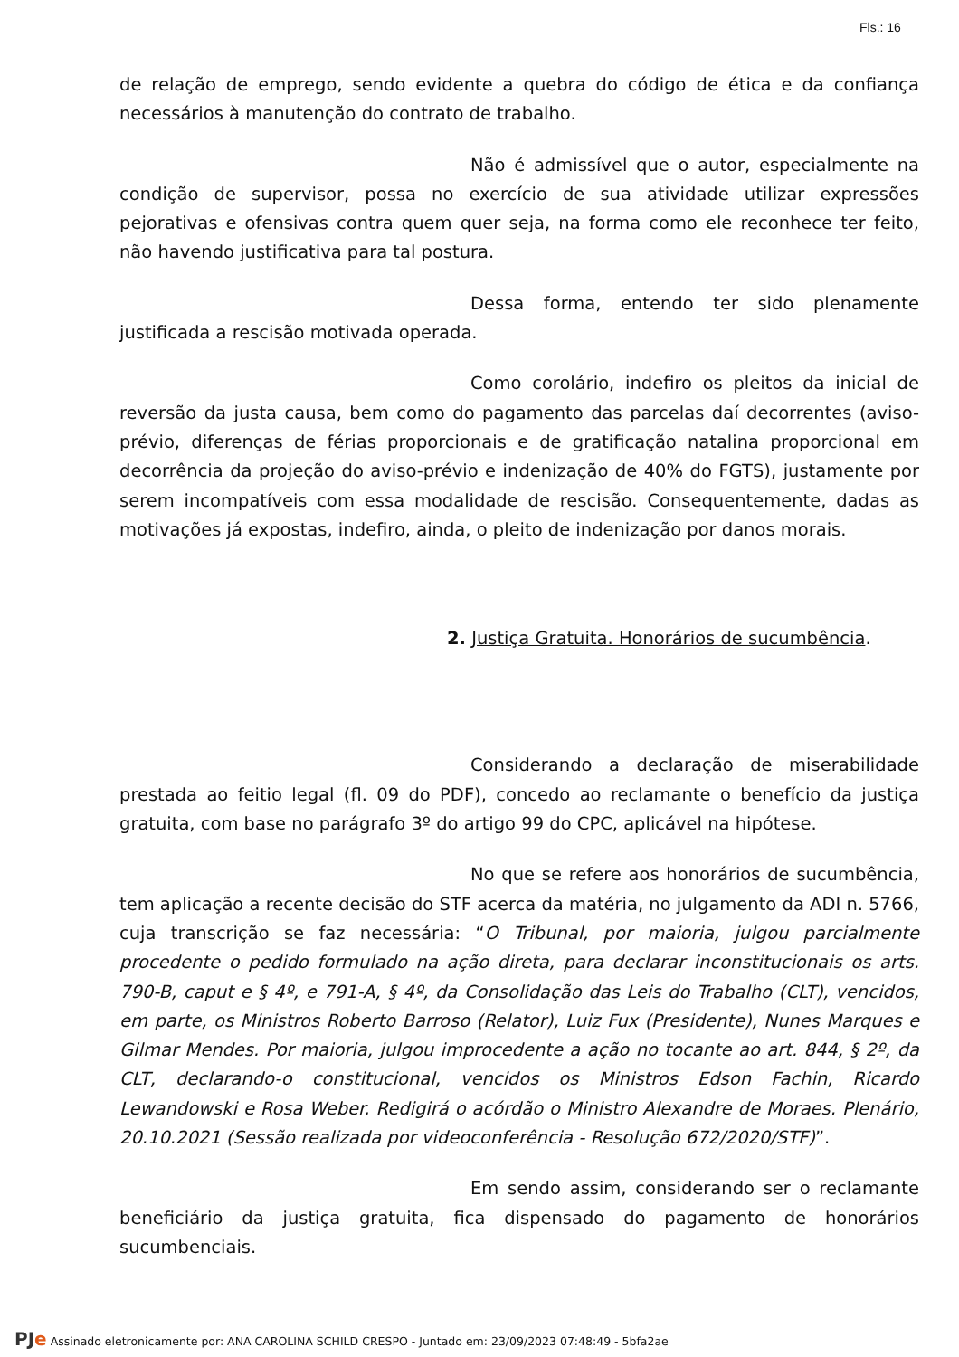Fls.: 16
de relação de emprego, sendo evidente a quebra do código de ética e da confiança necessários à manutenção do contrato de trabalho.
Não é admissível que o autor, especialmente na condição de supervisor, possa no exercício de sua atividade utilizar expressões pejorativas e ofensivas contra quem quer seja, na forma como ele reconhece ter feito, não havendo justificativa para tal postura.
Dessa forma, entendo ter sido plenamente justificada a rescisão motivada operada.
Como corolário, indefiro os pleitos da inicial de reversão da justa causa, bem como do pagamento das parcelas daí decorrentes (aviso-prévio, diferenças de férias proporcionais e de gratificação natalina proporcional em decorrência da projeção do aviso-prévio e indenização de 40% do FGTS), justamente por serem incompatíveis com essa modalidade de rescisão. Consequentemente, dadas as motivações já expostas, indefiro, ainda, o pleito de indenização por danos morais.
2. Justiça Gratuita. Honorários de sucumbência.
Considerando a declaração de miserabilidade prestada ao feitio legal (fl. 09 do PDF), concedo ao reclamante o benefício da justiça gratuita, com base no parágrafo 3º do artigo 99 do CPC, aplicável na hipótese.
No que se refere aos honorários de sucumbência, tem aplicação a recente decisão do STF acerca da matéria, no julgamento da ADI n. 5766, cuja transcrição se faz necessária: “O Tribunal, por maioria, julgou parcialmente procedente o pedido formulado na ação direta, para declarar inconstitucionais os arts. 790-B, caput e § 4º, e 791-A, § 4º, da Consolidação das Leis do Trabalho (CLT), vencidos, em parte, os Ministros Roberto Barroso (Relator), Luiz Fux (Presidente), Nunes Marques e Gilmar Mendes. Por maioria, julgou improcedente a ação no tocante ao art. 844, § 2º, da CLT, declarando-o constitucional, vencidos os Ministros Edson Fachin, Ricardo Lewandowski e Rosa Weber. Redigirá o acórdão o Ministro Alexandre de Moraes. Plenário, 20.10.2021 (Sessão realizada por videoconferência - Resolução 672/2020/STF)”.
Em sendo assim, considerando ser o reclamante beneficiário da justiça gratuita, fica dispensado do pagamento de honorários sucumbenciais.
PJe Assinado eletronicamente por: ANA CAROLINA SCHILD CRESPO - Juntado em: 23/09/2023 07:48:49 - 5bfa2ae